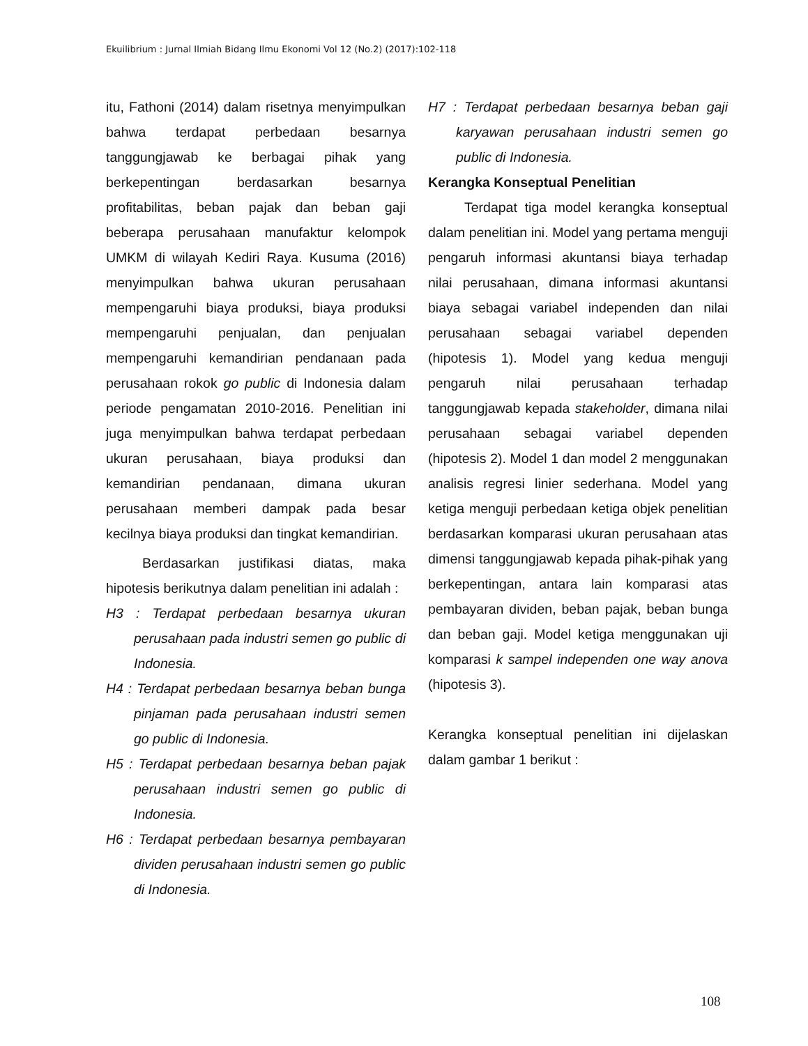Ekuilibrium : Jurnal Ilmiah Bidang Ilmu Ekonomi Vol 12 (No.2) (2017):102-118
itu, Fathoni (2014) dalam risetnya menyimpulkan bahwa terdapat perbedaan besarnya tanggungjawab ke berbagai pihak yang berkepentingan berdasarkan besarnya profitabilitas, beban pajak dan beban gaji beberapa perusahaan manufaktur kelompok UMKM di wilayah Kediri Raya. Kusuma (2016) menyimpulkan bahwa ukuran perusahaan mempengaruhi biaya produksi, biaya produksi mempengaruhi penjualan, dan penjualan mempengaruhi kemandirian pendanaan pada perusahaan rokok go public di Indonesia dalam periode pengamatan 2010-2016. Penelitian ini juga menyimpulkan bahwa terdapat perbedaan ukuran perusahaan, biaya produksi dan kemandirian pendanaan, dimana ukuran perusahaan memberi dampak pada besar kecilnya biaya produksi dan tingkat kemandirian.
Berdasarkan justifikasi diatas, maka hipotesis berikutnya dalam penelitian ini adalah :
H3 : Terdapat perbedaan besarnya ukuran perusahaan pada industri semen go public di Indonesia.
H4 : Terdapat perbedaan besarnya beban bunga pinjaman pada perusahaan industri semen go public di Indonesia.
H5 : Terdapat perbedaan besarnya beban pajak perusahaan industri semen go public di Indonesia.
H6 : Terdapat perbedaan besarnya pembayaran dividen perusahaan industri semen go public di Indonesia.
H7 : Terdapat perbedaan besarnya beban gaji karyawan perusahaan industri semen go public di Indonesia.
Kerangka Konseptual Penelitian
Terdapat tiga model kerangka konseptual dalam penelitian ini. Model yang pertama menguji pengaruh informasi akuntansi biaya terhadap nilai perusahaan, dimana informasi akuntansi biaya sebagai variabel independen dan nilai perusahaan sebagai variabel dependen (hipotesis 1). Model yang kedua menguji pengaruh nilai perusahaan terhadap tanggungjawab kepada stakeholder, dimana nilai perusahaan sebagai variabel dependen (hipotesis 2). Model 1 dan model 2 menggunakan analisis regresi linier sederhana. Model yang ketiga menguji perbedaan ketiga objek penelitian berdasarkan komparasi ukuran perusahaan atas dimensi tanggungjawab kepada pihak-pihak yang berkepentingan, antara lain komparasi atas pembayaran dividen, beban pajak, beban bunga dan beban gaji. Model ketiga menggunakan uji komparasi k sampel independen one way anova (hipotesis 3).
Kerangka konseptual penelitian ini dijelaskan dalam gambar 1 berikut :
108